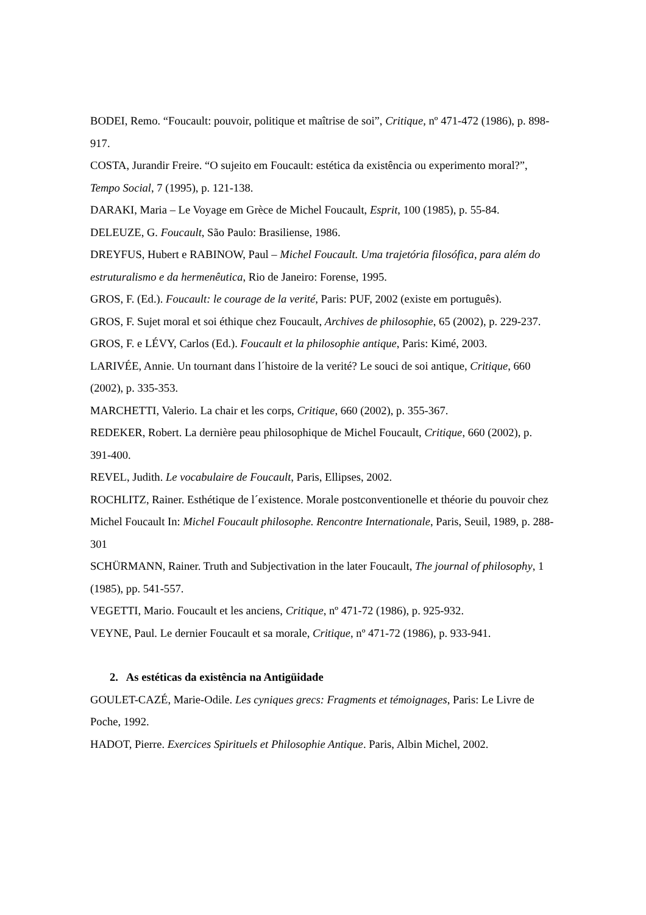BODEI, Remo. “Foucault: pouvoir, politique et maîtrise de soi”, Critique, nº 471-472 (1986), p. 898-917.
COSTA, Jurandir Freire. “O sujeito em Foucault: estética da existência ou experimento moral?”, Tempo Social, 7 (1995), p. 121-138.
DARAKI, Maria – Le Voyage em Grèce de Michel Foucault, Esprit, 100 (1985), p. 55-84.
DELEUZE, G. Foucault, São Paulo: Brasiliense, 1986.
DREYFUS, Hubert e RABINOW, Paul – Michel Foucault. Uma trajetória filosófica, para além do estruturalismo e da hermenêutica, Rio de Janeiro: Forense, 1995.
GROS, F. (Ed.). Foucault: le courage de la verité, Paris: PUF, 2002 (existe em português).
GROS, F. Sujet moral et soi éthique chez Foucault, Archives de philosophie, 65 (2002), p. 229-237.
GROS, F. e LÉVY, Carlos (Ed.). Foucault et la philosophie antique, Paris: Kimé, 2003.
LARIVÉE, Annie. Un tournant dans l´histoire de la verité? Le souci de soi antique, Critique, 660 (2002), p. 335-353.
MARCHETTI, Valerio. La chair et les corps, Critique, 660 (2002), p. 355-367.
REDEKER, Robert. La dernière peau philosophique de Michel Foucault, Critique, 660 (2002), p. 391-400.
REVEL, Judith. Le vocabulaire de Foucault, Paris, Ellipses, 2002.
ROCHLITZ, Rainer. Esthétique de l´existence. Morale postconventionelle et théorie du pouvoir chez Michel Foucault In: Michel Foucault philosophe. Rencontre Internationale, Paris, Seuil, 1989, p. 288-301
SCHÜRMANN, Rainer. Truth and Subjectivation in the later Foucault, The journal of philosophy, 1 (1985), pp. 541-557.
VEGETTI, Mario. Foucault et les anciens, Critique, nº 471-72 (1986), p. 925-932.
VEYNE, Paul. Le dernier Foucault et sa morale, Critique, nº 471-72 (1986), p. 933-941.
2. As estéticas da existência na Antigüidade
GOULET-CAZÉ, Marie-Odile. Les cyniques grecs: Fragments et témoignages, Paris: Le Livre de Poche, 1992.
HADOT, Pierre. Exercices Spirituels et Philosophie Antique. Paris, Albin Michel, 2002.